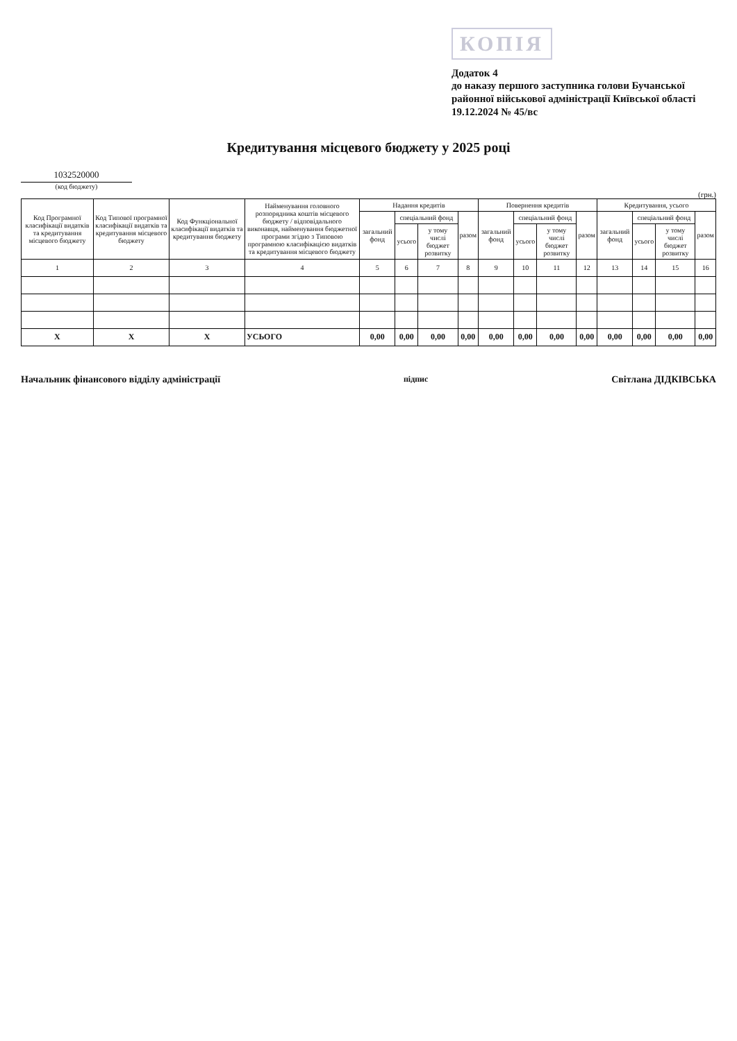КОПІЯ
Додаток 4
до наказу першого заступника голови Бучанської районної військової адміністрації Київської області
19.12.2024 № 45/вс
Кредитування місцевого бюджету у 2025 році
1032520000
(код бюджету)
(грн.)
| Код Програмної класифікації видатків та кредитування місцевого бюджету | Код Типової програмної класифікації видатків та кредитування місцевого бюджету | Код Функціональної класифікації видатків та кредитування бюджету | Найменування головного розпорядника коштів місцевого бюджету / відповідального виконавця, найменування бюджетної програми згідно з Типовою програмною класифікацією видатків та кредитування місцевого бюджету | Надання кредитів | | | | Повернення кредитів | | | | Кредитування, усього | | | |
| --- | --- | --- | --- | --- | --- | --- | --- | --- | --- | --- | --- | --- | --- | --- | --- |
| | | | | загальний фонд | спеціальний фонд | | разом | загальний фонд | спеціальний фонд | | разом | загальний фонд | спеціальний фонд | | разом |
| | | | | | усього | у тому числі бюджет розвитку | | | усього | у тому числі бюджет розвитку | | | усього | у тому числі бюджет розвитку | |
| 1 | 2 | 3 | 4 | 5 | 6 | 7 | 8 | 9 | 10 | 11 | 12 | 13 | 14 | 15 | 16 |
| Х | Х | Х | УСЬОГО | 0,00 | 0,00 | 0,00 | 0,00 | 0,00 | 0,00 | 0,00 | 0,00 | 0,00 | 0,00 | 0,00 | 0,00 |
Начальник фінансового відділу адміністрації підпис Світлана ДІДКІВСЬКА